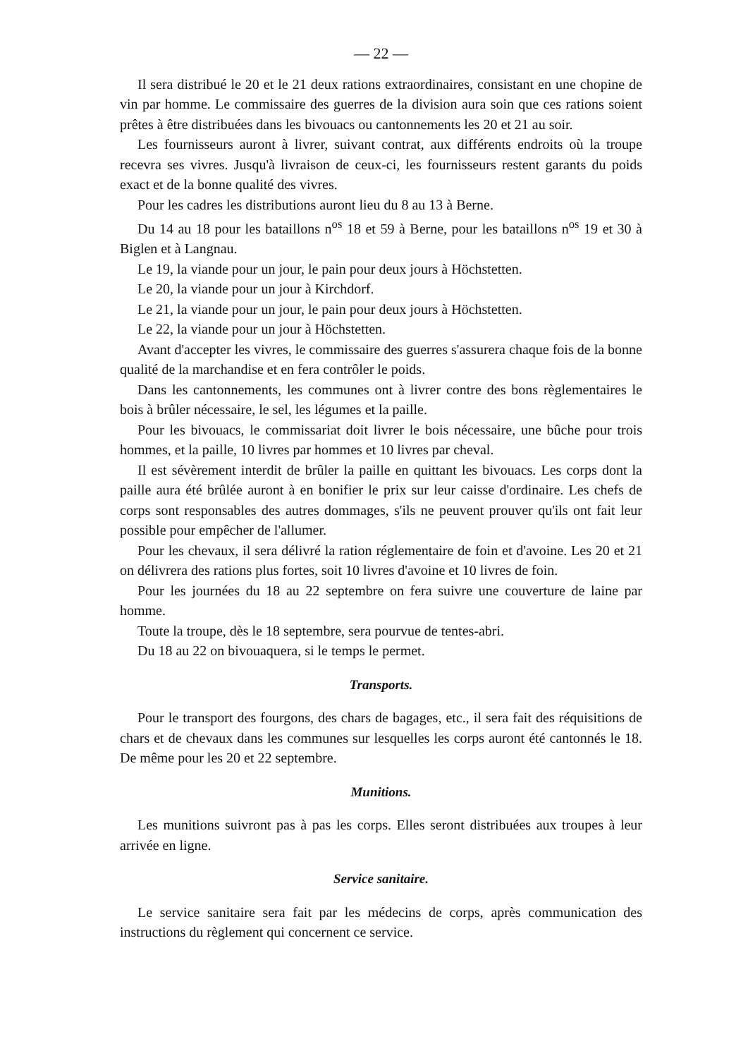— 22 —
Il sera distribué le 20 et le 21 deux rations extraordinaires, consistant en une chopine de vin par homme. Le commissaire des guerres de la division aura soin que ces rations soient prêtes à être distribuées dans les bivouacs ou cantonnements les 20 et 21 au soir.
Les fournisseurs auront à livrer, suivant contrat, aux différents endroits où la troupe recevra ses vivres. Jusqu'à livraison de ceux-ci, les fournisseurs restent garants du poids exact et de la bonne qualité des vivres.
Pour les cadres les distributions auront lieu du 8 au 13 à Berne.
Du 14 au 18 pour les bataillons n<sup>os</sup> 18 et 59 à Berne, pour les bataillons n<sup>os</sup> 19 et 30 à Biglen et à Langnau.
Le 19, la viande pour un jour, le pain pour deux jours à Höchstetten.
Le 20, la viande pour un jour à Kirchdorf.
Le 21, la viande pour un jour, le pain pour deux jours à Höchstetten.
Le 22, la viande pour un jour à Höchstetten.
Avant d'accepter les vivres, le commissaire des guerres s'assurera chaque fois de la bonne qualité de la marchandise et en fera contrôler le poids.
Dans les cantonnements, les communes ont à livrer contre des bons règlementaires le bois à brûler nécessaire, le sel, les légumes et la paille.
Pour les bivouacs, le commissariat doit livrer le bois nécessaire, une bûche pour trois hommes, et la paille, 10 livres par hommes et 10 livres par cheval.
Il est sévèrement interdit de brûler la paille en quittant les bivouacs. Les corps dont la paille aura été brûlée auront à en bonifier le prix sur leur caisse d'ordinaire. Les chefs de corps sont responsables des autres dommages, s'ils ne peuvent prouver qu'ils ont fait leur possible pour empêcher de l'allumer.
Pour les chevaux, il sera délivré la ration réglementaire de foin et d'avoine. Les 20 et 21 on délivrera des rations plus fortes, soit 10 livres d'avoine et 10 livres de foin.
Pour les journées du 18 au 22 septembre on fera suivre une couverture de laine par homme.
Toute la troupe, dès le 18 septembre, sera pourvue de tentes-abri.
Du 18 au 22 on bivouaquera, si le temps le permet.
Transports.
Pour le transport des fourgons, des chars de bagages, etc., il sera fait des réquisitions de chars et de chevaux dans les communes sur lesquelles les corps auront été cantonnés le 18. De même pour les 20 et 22 septembre.
Munitions.
Les munitions suivront pas à pas les corps. Elles seront distribuées aux troupes à leur arrivée en ligne.
Service sanitaire.
Le service sanitaire sera fait par les médecins de corps, après communication des instructions du règlement qui concernent ce service.